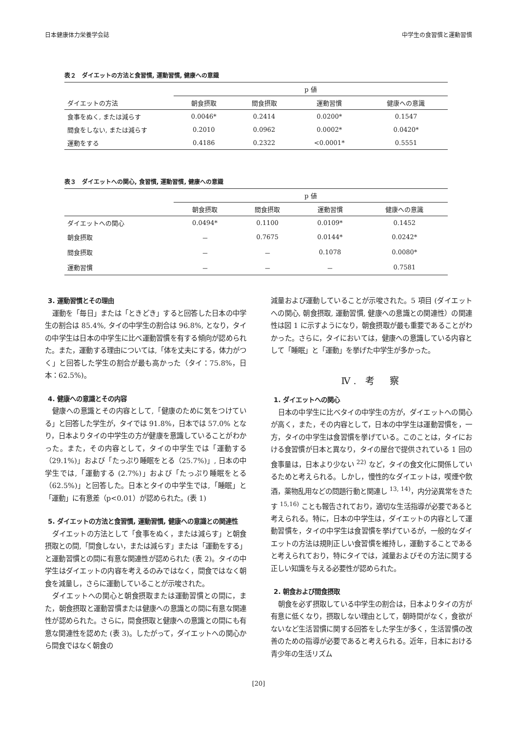日本健康体力栄養学会誌 中学生の食習慣と運動習慣
表２　ダイエットの方法と食習慣, 運動習慣, 健康への意識
| | p 値 | | | |
| --- | --- | --- | --- | --- |
| ダイエットの方法 | 朝食摂取 | 間食摂取 | 運動習慣 | 健康への意識 |
| 食事をぬく, または減らす | 0.0046* | 0.2414 | 0.0200* | 0.1547 |
| 間食をしない, または減らす | 0.2010 | 0.0962 | 0.0002* | 0.0420* |
| 運動をする | 0.4186 | 0.2322 | <0.0001* | 0.5551 |
表３　ダイエットへの関心, 食習慣, 運動習慣, 健康への意識
| | p 値 | | | |
| --- | --- | --- | --- | --- |
| | 朝食摂取 | 間食摂取 | 運動習慣 | 健康への意識 |
| ダイエットへの関心 | 0.0494* | 0.1100 | 0.0109* | 0.1452 |
| 朝食摂取 | － | 0.7675 | 0.0144* | 0.0242* |
| 間食摂取 | － | － | 0.1078 | 0.0080* |
| 運動習慣 | － | － | － | 0.7581 |
3. 運動習慣とその理由
運動を「毎日」または「ときどき」すると回答した日本の中学生の割合は 85.4%, タイの中学生の割合は 96.8%, となり，タイの中学生は日本の中学生に比べ運動習慣を有する傾向が認められた。また，運動する理由については,「体を丈夫にする，体力がつく」と回答した学生の割合が最も高かった（タイ：75.8%，日本：62.5%)。
4. 健康への意識とその内容
健康への意識とその内容として,「健康のために気をつけている」と回答した学生が，タイでは 91.8%，日本では 57.0% となり，日本よりタイの中学生の方が健康を意識していることがわかった。また，その内容として，タイの中学生では「運動する（29.1%)」および「たっぷり睡眠をとる（25.7%)」, 日本の中学生では,「運動する (2.7%)」および「たっぷり睡眠をとる（62.5%)」と回答した。日本とタイの中学生では,「睡眠」と「運動」に有意差（p<0.01）が認められた。(表 1)
5. ダイエットの方法と食習慣, 運動習慣, 健康への意識との関連性
ダイエットの方法として「食事をぬく，または減らす」と朝食摂取との間,「間食しない，または減らす」または「運動をする」と運動習慣との間に有意な関連性が認められた (表 2)。タイの中学生はダイエットの内容を考えるのみではなく，間食ではなく朝食を減量し，さらに運動していることが示唆された。
ダイエットへの関心と朝食摂取または運動習慣との間に，また，朝食摂取と運動習慣または健康への意識との間に有意な関連性が認められた。さらに，間食摂取と健康への意識との間にも有意な関連性を認めた (表 3)。したがって，ダイエットへの関心から間食ではなく朝食の
減量および運動していることが示唆された。5 項目 (ダイエットへの関心, 朝食摂取, 運動習慣, 健康への意識との関連性）の関連性は図 1 に示すようになり，朝食摂取が最も重要であることがわかった。さらに，タイにおいては，健康への意識している内容として「睡眠」と「運動」を挙げた中学生が多かった。
Ⅳ. 考　察
1. ダイエットへの関心
日本の中学生に比べタイの中学生の方が，ダイエットへの関心が高く，また，その内容として，日本の中学生は運動習慣を，一方，タイの中学生は食習慣を挙げている。このことは，タイにおける食習慣が日本と異なり，タイの屋台で提供されている 1 回の食事量は，日本より少ない <sup>22)</sup> など，タイの食文化に関係しているためと考えられる。しかし，慢性的なダイエットは，喫煙や飲酒，薬物乱用などの問題行動と関連し <sup>13, 14)</sup>，内分泌異常をきたす <sup>15,16)</sup> ことも報告されており，適切な生活指導が必要であると考えられる。特に，日本の中学生は，ダイエットの内容として運動習慣を，タイの中学生は食習慣を挙げているが，一般的なダイエットの方法は規則正しい食習慣を維持し，運動することであると考えられており，特にタイでは，減量およびその方法に関する正しい知識を与える必要性が認められた。
2. 朝食および間食摂取
朝食を必ず摂取している中学生の割合は，日本よりタイの方が有意に低くなり，摂取しない理由として，朝時間がなく，食欲がないなど生活習慣に関する回答をした学生が多く，生活習慣の改善のための指導が必要であると考えられる。近年，日本における青少年の生活リズム
[20]